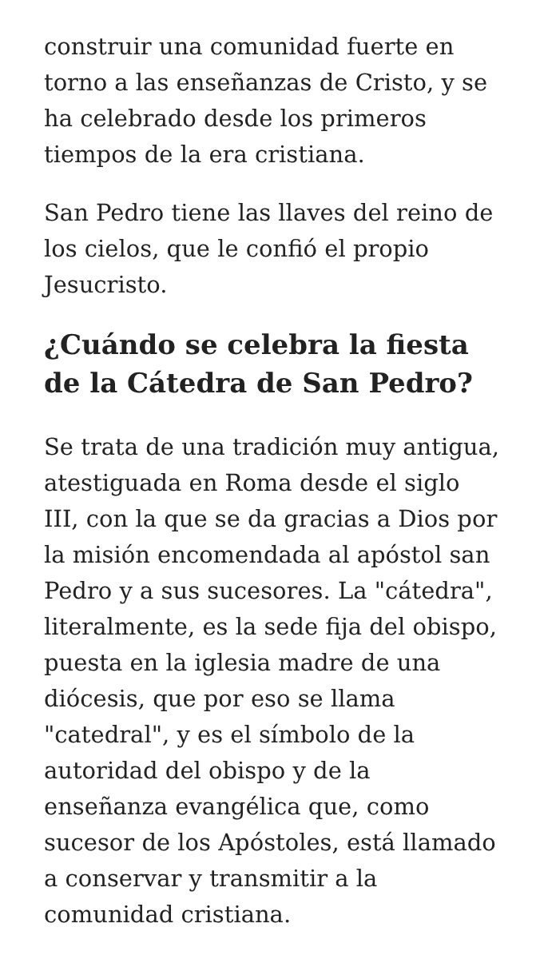construir una comunidad fuerte en torno a las enseñanzas de Cristo, y se ha celebrado desde los primeros tiempos de la era cristiana.
San Pedro tiene las llaves del reino de los cielos, que le confió el propio Jesucristo.
¿Cuándo se celebra la fiesta de la Cátedra de San Pedro?
Se trata de una tradición muy antigua, atestiguada en Roma desde el siglo III, con la que se da gracias a Dios por la misión encomendada al apóstol san Pedro y a sus sucesores. La "cátedra", literalmente, es la sede fija del obispo, puesta en la iglesia madre de una diócesis, que por eso se llama "catedral", y es el símbolo de la autoridad del obispo y de la enseñanza evangélica que, como sucesor de los Apóstoles, está llamado a conservar y transmitir a la comunidad cristiana.